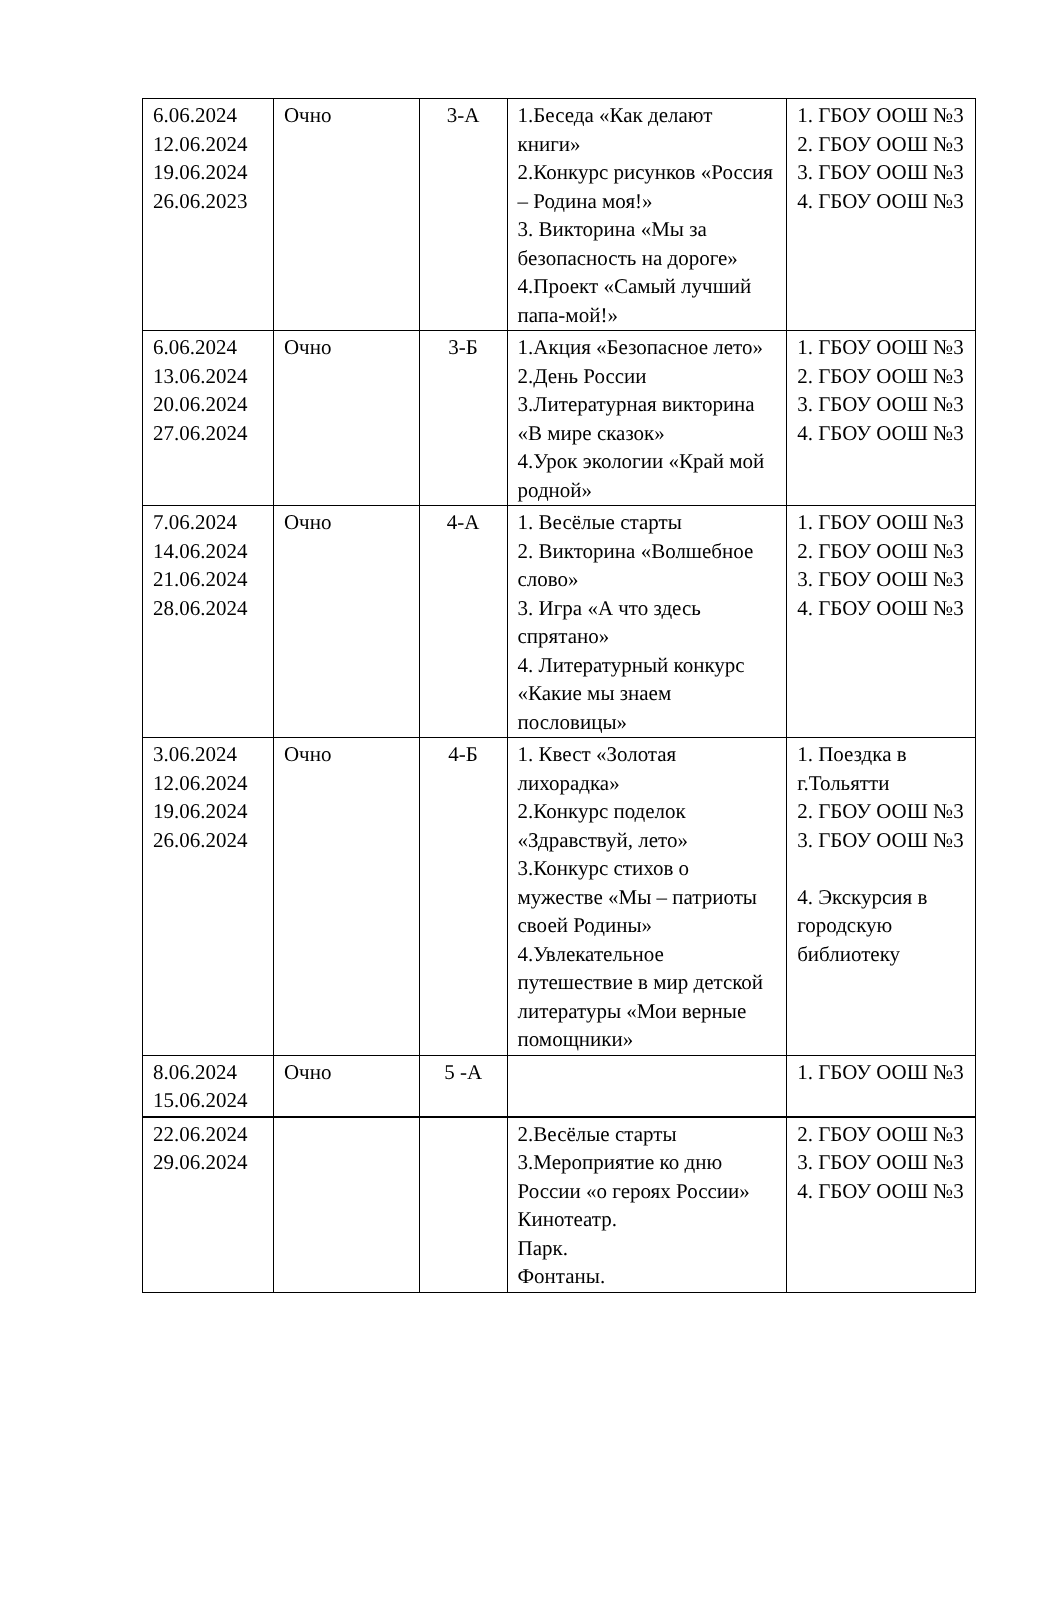| 6.06.2024 12.06.2024 19.06.2024 26.06.2023 | Очно | 3-А | 1.Беседа «Как делают книги» 2.Конкурс рисунков «Россия – Родина моя!» 3. Викторина «Мы за безопасность на дороге» 4.Проект «Самый лучший папа-мой!» | 1. ГБОУ ООШ №3 2. ГБОУ ООШ №3 3. ГБОУ ООШ №3 4. ГБОУ ООШ №3 |
| 6.06.2024 13.06.2024 20.06.2024 27.06.2024 | Очно | 3-Б | 1.Акция «Безопасное лето» 2.День России 3.Литературная викторина «В мире сказок» 4.Урок экологии «Край мой родной» | 1. ГБОУ ООШ №3 2. ГБОУ ООШ №3 3. ГБОУ ООШ №3 4. ГБОУ ООШ №3 |
| 7.06.2024 14.06.2024 21.06.2024 28.06.2024 | Очно | 4-А | 1. Весёлые старты 2. Викторина «Волшебное слово» 3. Игра «А что здесь спрятано» 4. Литературный конкурс «Какие мы знаем пословицы» | 1. ГБОУ ООШ №3 2. ГБОУ ООШ №3 3. ГБОУ ООШ №3 4. ГБОУ ООШ №3 |
| 3.06.2024 12.06.2024 19.06.2024 26.06.2024 | Очно | 4-Б | 1. Квест «Золотая лихорадка» 2.Конкурс поделок «Здравствуй, лето» 3.Конкурс стихов о мужестве «Мы – патриоты своей Родины» 4.Увлекательное путешествие в мир детской литературы «Мои верные помощники» | 1. Поездка в г.Тольятти 2. ГБОУ ООШ №3 3. ГБОУ ООШ №3 4. Экскурсия в городскую библиотеку |
| 8.06.2024 15.06.2024 | Очно | 5 -А | | 1. ГБОУ ООШ №3 |
| 22.06.2024 29.06.2024 | | | 2.Весёлые старты 3.Мероприятие ко дню России «о героях России» Кинотеатр. Парк. Фонтаны. | 2. ГБОУ ООШ №3 3. ГБОУ ООШ №3 4. ГБОУ ООШ №3 |